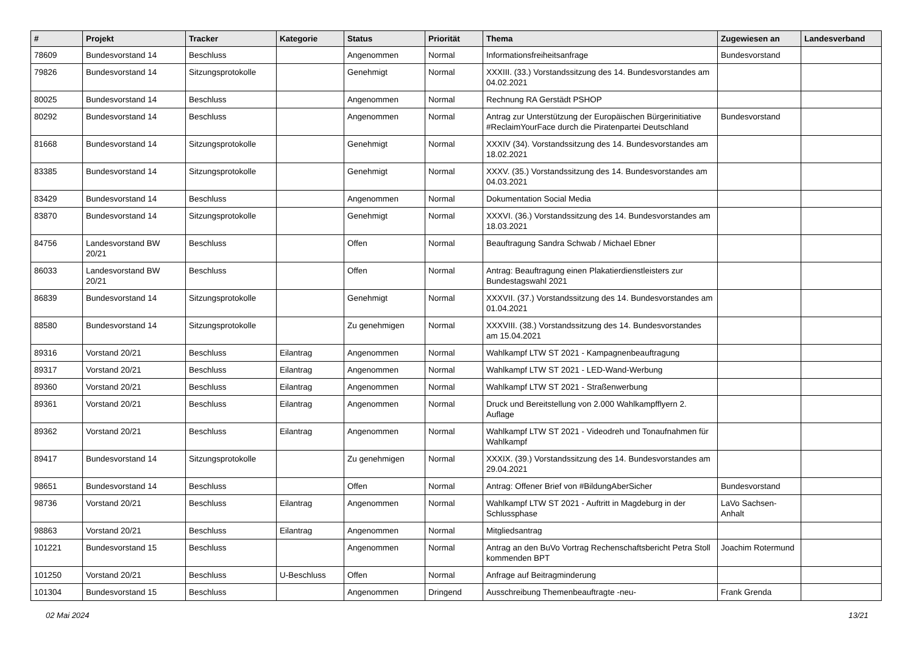| # | Projekt | Tracker | Kategorie | Status | Priorität | Thema | Zugewiesen an | Landesverband |
| --- | --- | --- | --- | --- | --- | --- | --- | --- |
| 78609 | Bundesvorstand 14 | Beschluss | | Angenommen | Normal | Informationsfreiheitsanfrage | Bundesvorstand | |
| 79826 | Bundesvorstand 14 | Sitzungsprotokolle | | Genehmigt | Normal | XXXIII. (33.) Vorstandssitzung des 14. Bundesvorstandes am 04.02.2021 | | |
| 80025 | Bundesvorstand 14 | Beschluss | | Angenommen | Normal | Rechnung RA Gerstädt PSHOP | | |
| 80292 | Bundesvorstand 14 | Beschluss | | Angenommen | Normal | Antrag zur Unterstützung der Europäischen Bürgerinitiative #ReclaimYourFace durch die Piratenpartei Deutschland | Bundesvorstand | |
| 81668 | Bundesvorstand 14 | Sitzungsprotokolle | | Genehmigt | Normal | XXXIV (34). Vorstandssitzung des 14. Bundesvorstandes am 18.02.2021 | | |
| 83385 | Bundesvorstand 14 | Sitzungsprotokolle | | Genehmigt | Normal | XXXV. (35.) Vorstandssitzung des 14. Bundesvorstandes am 04.03.2021 | | |
| 83429 | Bundesvorstand 14 | Beschluss | | Angenommen | Normal | Dokumentation Social Media | | |
| 83870 | Bundesvorstand 14 | Sitzungsprotokolle | | Genehmigt | Normal | XXXVI. (36.) Vorstandssitzung des 14. Bundesvorstandes am 18.03.2021 | | |
| 84756 | Landesvorstand BW 20/21 | Beschluss | | Offen | Normal | Beauftragung Sandra Schwab / Michael Ebner | | |
| 86033 | Landesvorstand BW 20/21 | Beschluss | | Offen | Normal | Antrag: Beauftragung einen Plakatierdienstleisters zur Bundestagswahl 2021 | | |
| 86839 | Bundesvorstand 14 | Sitzungsprotokolle | | Genehmigt | Normal | XXXVII. (37.) Vorstandssitzung des 14. Bundesvorstandes am 01.04.2021 | | |
| 88580 | Bundesvorstand 14 | Sitzungsprotokolle | | Zu genehmigen | Normal | XXXVIII. (38.) Vorstandssitzung des 14. Bundesvorstandes am 15.04.2021 | | |
| 89316 | Vorstand 20/21 | Beschluss | Eilantrag | Angenommen | Normal | Wahlkampf LTW ST 2021 - Kampagnenbeauftragung | | |
| 89317 | Vorstand 20/21 | Beschluss | Eilantrag | Angenommen | Normal | Wahlkampf LTW ST 2021 - LED-Wand-Werbung | | |
| 89360 | Vorstand 20/21 | Beschluss | Eilantrag | Angenommen | Normal | Wahlkampf LTW ST 2021 - Straßenwerbung | | |
| 89361 | Vorstand 20/21 | Beschluss | Eilantrag | Angenommen | Normal | Druck und Bereitstellung von 2.000 Wahlkampfflyern 2. Auflage | | |
| 89362 | Vorstand 20/21 | Beschluss | Eilantrag | Angenommen | Normal | Wahlkampf LTW ST 2021 - Videodreh und Tonaufnahmen für Wahlkampf | | |
| 89417 | Bundesvorstand 14 | Sitzungsprotokolle | | Zu genehmigen | Normal | XXXIX. (39.) Vorstandssitzung des 14. Bundesvorstandes am 29.04.2021 | | |
| 98651 | Bundesvorstand 14 | Beschluss | | Offen | Normal | Antrag: Offener Brief von #BildungAberSicher | Bundesvorstand | |
| 98736 | Vorstand 20/21 | Beschluss | Eilantrag | Angenommen | Normal | Wahlkampf LTW ST 2021 - Auftritt in Magdeburg in der Schlussphase | LaVo Sachsen-Anhalt | |
| 98863 | Vorstand 20/21 | Beschluss | Eilantrag | Angenommen | Normal | Mitgliedsantrag | | |
| 101221 | Bundesvorstand 15 | Beschluss | | Angenommen | Normal | Antrag an den BuVo Vortrag Rechenschaftsbericht Petra Stoll kommenden BPT | Joachim Rotermund | |
| 101250 | Vorstand 20/21 | Beschluss | U-Beschluss | Offen | Normal | Anfrage auf Beitragminderung | | |
| 101304 | Bundesvorstand 15 | Beschluss | | Angenommen | Dringend | Ausschreibung Themenbeauftragte -neu- | Frank Grenda | |
02 Mai 2024 13/21